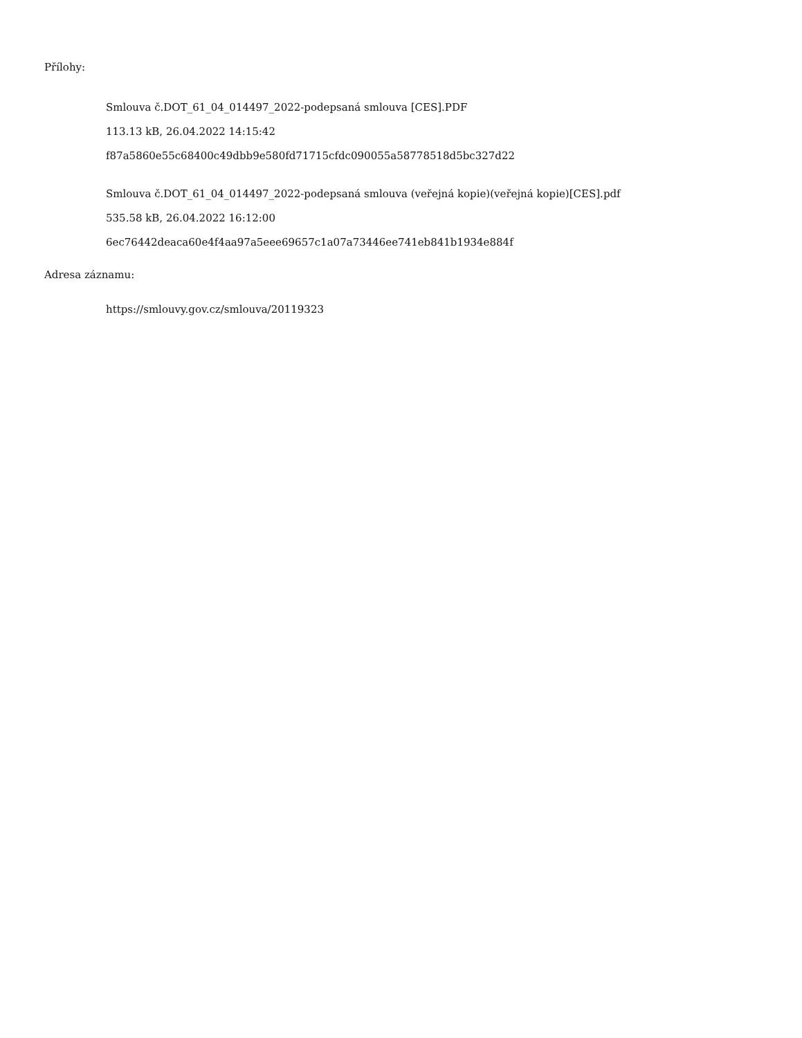Přílohy:
Smlouva č.DOT_61_04_014497_2022-podepsaná smlouva [CES].PDF
113.13 kB, 26.04.2022 14:15:42
f87a5860e55c68400c49dbb9e580fd71715cfdc090055a58778518d5bc327d22
Smlouva č.DOT_61_04_014497_2022-podepsaná smlouva (veřejná kopie)(veřejná kopie)[CES].pdf
535.58 kB, 26.04.2022 16:12:00
6ec76442deaca60e4f4aa97a5eee69657c1a07a73446ee741eb841b1934e884f
Adresa záznamu:
https://smlouvy.gov.cz/smlouva/20119323